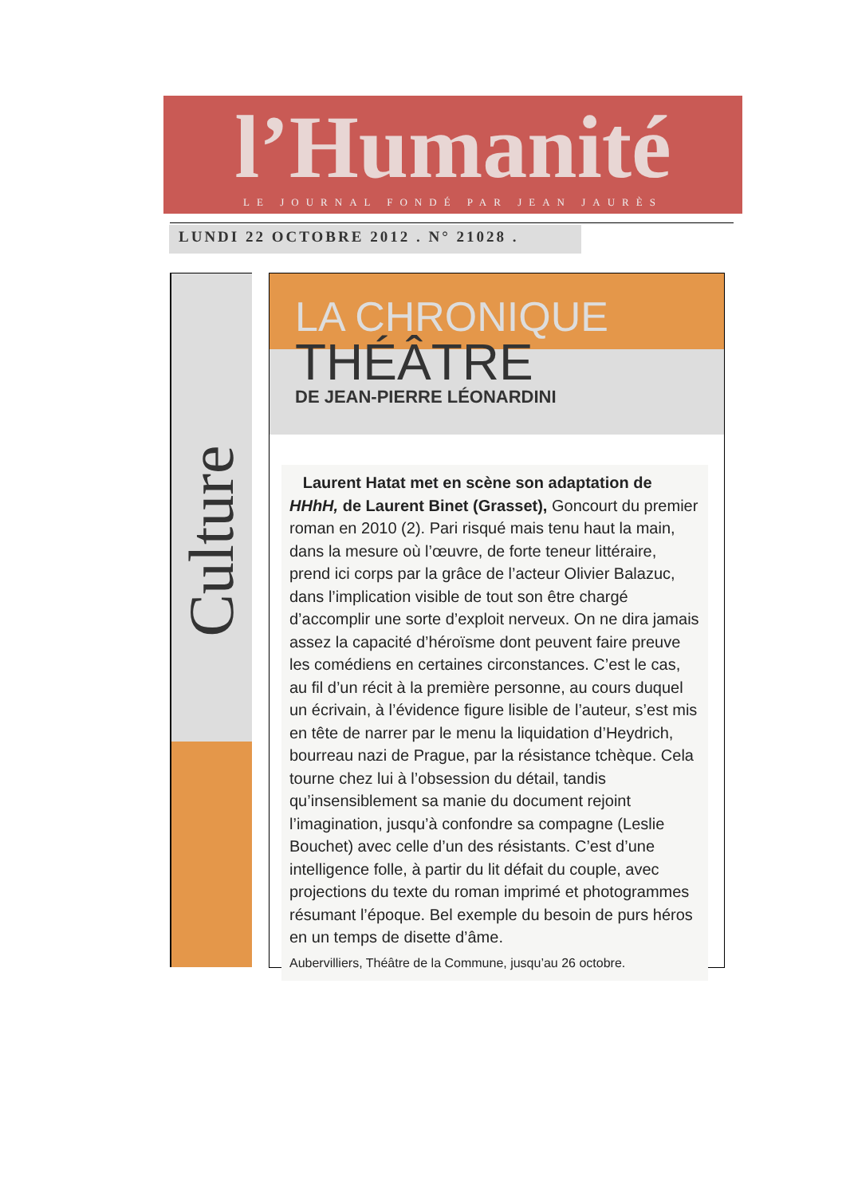l’Humanité
LE JOURNAL FONDÉ PAR JEAN JAURÈS
LUNDI 22 OCTOBRE 2012 . N° 21028 .
Culture
LA CHRONIQUE
THÉÂTRE
DE JEAN-PIERRE LÉONARDINI
Laurent Hatat met en scène son adaptation de HHhH, de Laurent Binet (Grasset), Goncourt du premier roman en 2010 (2). Pari risqué mais tenu haut la main, dans la mesure où l’œuvre, de forte teneur littéraire, prend ici corps par la grâce de l’acteur Olivier Balazuc, dans l’implication visible de tout son être chargé d’accomplir une sorte d’exploit nerveux. On ne dira jamais assez la capacité d’héroïsme dont peuvent faire preuve les comédiens en certaines circonstances. C’est le cas, au fil d’un récit à la première personne, au cours duquel un écrivain, à l’évidence figure lisible de l’auteur, s’est mis en tête de narrer par le menu la liquidation d’Heydrich, bourreau nazi de Prague, par la résistance tchèque. Cela tourne chez lui à l’obsession du détail, tandis qu’insensiblement sa manie du document rejoint l’imagination, jusqu’à confondre sa compagne (Leslie Bouchet) avec celle d’un des résistants. C’est d’une intelligence folle, à partir du lit défait du couple, avec projections du texte du roman imprimé et photogrammes résumant l’époque. Bel exemple du besoin de purs héros en un temps de disette d’âme.
Aubervilliers, Théâtre de la Commune, jusqu’au 26 octobre.